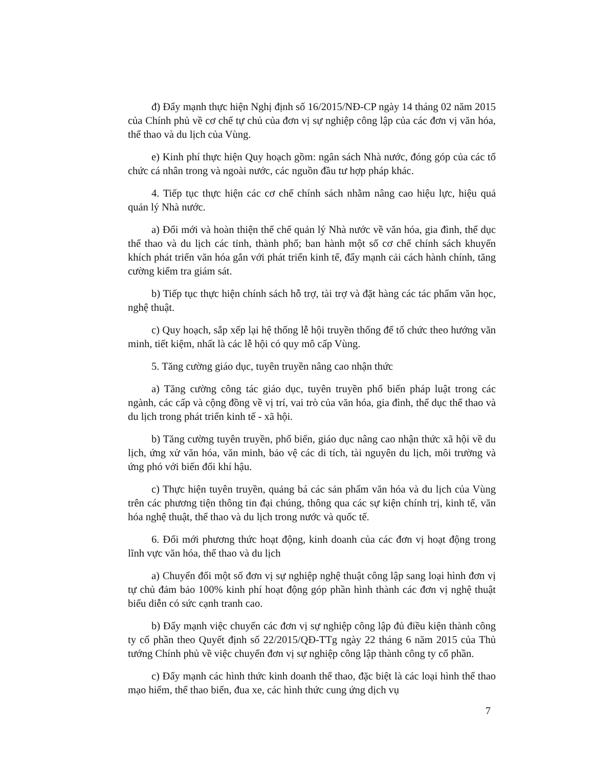đ) Đẩy mạnh thực hiện Nghị định số 16/2015/NĐ-CP ngày 14 tháng 02 năm 2015 của Chính phủ về cơ chế tự chủ của đơn vị sự nghiệp công lập của các đơn vị văn hóa, thể thao và du lịch của Vùng.
e) Kinh phí thực hiện Quy hoạch gồm: ngân sách Nhà nước, đóng góp của các tổ chức cá nhân trong và ngoài nước, các nguồn đầu tư hợp pháp khác.
4. Tiếp tục thực hiện các cơ chế chính sách nhằm nâng cao hiệu lực, hiệu quả quản lý Nhà nước.
a) Đổi mới và hoàn thiện thể chế quản lý Nhà nước về văn hóa, gia đình, thể dục thể thao và du lịch các tỉnh, thành phố; ban hành một số cơ chế chính sách khuyến khích phát triển văn hóa gắn với phát triển kinh tế, đẩy mạnh cải cách hành chính, tăng cường kiểm tra giám sát.
b) Tiếp tục thực hiện chính sách hỗ trợ, tài trợ và đặt hàng các tác phẩm văn học, nghệ thuật.
c) Quy hoạch, sắp xếp lại hệ thống lễ hội truyền thống để tổ chức theo hướng văn minh, tiết kiệm, nhất là các lễ hội có quy mô cấp Vùng.
5. Tăng cường giáo dục, tuyên truyền nâng cao nhận thức
a) Tăng cường công tác giáo dục, tuyên truyền phổ biến pháp luật trong các ngành, các cấp và cộng đồng về vị trí, vai trò của văn hóa, gia đình, thể dục thể thao và du lịch trong phát triển kinh tế - xã hội.
b) Tăng cường tuyên truyền, phổ biến, giáo dục nâng cao nhận thức xã hội về du lịch, ứng xử văn hóa, văn minh, bảo vệ các di tích, tài nguyên du lịch, môi trường và ứng phó với biến đổi khí hậu.
c) Thực hiện tuyên truyền, quảng bá các sản phẩm văn hóa và du lịch của Vùng trên các phương tiện thông tin đại chúng, thông qua các sự kiện chính trị, kinh tế, văn hóa nghệ thuật, thể thao và du lịch trong nước và quốc tế.
6. Đổi mới phương thức hoạt động, kinh doanh của các đơn vị hoạt động trong lĩnh vực văn hóa, thể thao và du lịch
a) Chuyển đổi một số đơn vị sự nghiệp nghệ thuật công lập sang loại hình đơn vị tự chủ đảm bảo 100% kinh phí hoạt động góp phần hình thành các đơn vị nghệ thuật biểu diễn có sức cạnh tranh cao.
b) Đẩy mạnh việc chuyển các đơn vị sự nghiệp công lập đủ điều kiện thành công ty cổ phần theo Quyết định số 22/2015/QĐ-TTg ngày 22 tháng 6 năm 2015 của Thủ tướng Chính phủ về việc chuyển đơn vị sự nghiệp công lập thành công ty cổ phần.
c) Đẩy mạnh các hình thức kinh doanh thể thao, đặc biệt là các loại hình thể thao mạo hiểm, thể thao biển, đua xe, các hình thức cung ứng dịch vụ
7